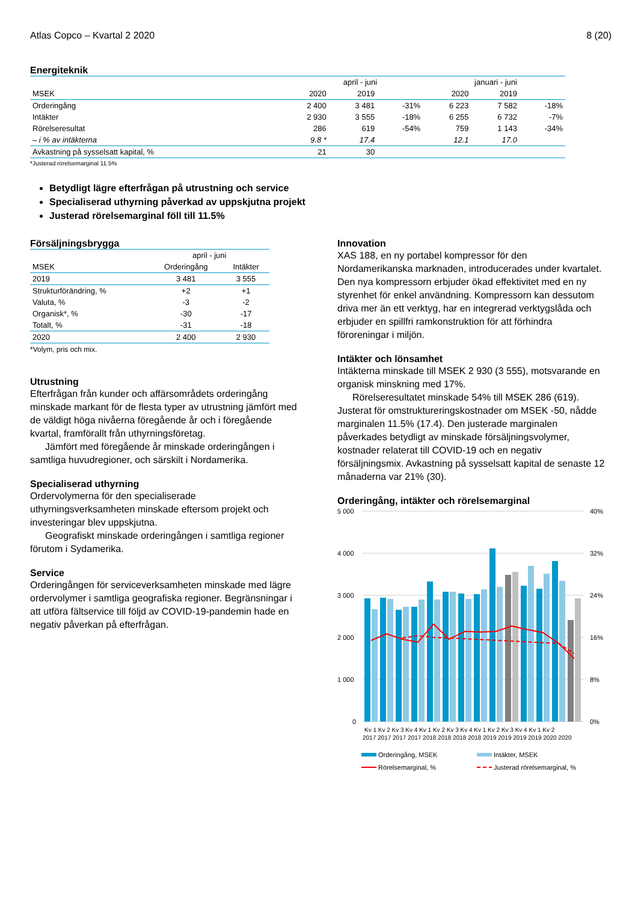Atlas Copco – Kvartal 2 2020 8 (20)
Energiteknik
| | april - juni | | | januari - juni | | |
| MSEK | 2020 | 2019 | | 2020 | 2019 | |
| Orderingång | 2 400 | 3 481 | -31% | 6 223 | 7 582 | -18% |
| Intäkter | 2 930 | 3 555 | -18% | 6 255 | 6 732 | -7% |
| Rörelseresultat | 286 | 619 | -54% | 759 | 1 143 | -34% |
| – i % av intäkterna | 9.8 * | 17.4 | | 12.1 | 17.0 | |
| Avkastning på sysselsatt kapital, % | 21 | 30 | | | | |
*Justerad rörelsemarginal 11.5%
Betydligt lägre efterfrågan på utrustning och service
Specialiserad uthyrning påverkad av uppskjutna projekt
Justerad rörelsemarginal föll till 11.5%
Försäljningsbrygga
| | april - juni | |
| MSEK | Orderingång | Intäkter |
| 2019 | 3 481 | 3 555 |
| Strukturförändring, % | +2 | +1 |
| Valuta, % | -3 | -2 |
| Organisk*, % | -30 | -17 |
| Totalt, % | -31 | -18 |
| 2020 | 2 400 | 2 930 |
*Volym, pris och mix.
Utrustning
Efterfrågan från kunder och affärsområdets orderingång minskade markant för de flesta typer av utrustning jämfört med de väldigt höga nivåerna föregående år och i föregående kvartal, framförallt från uthyrningsföretag.
Jämfört med föregående år minskade orderingången i samtliga huvudregioner, och särskilt i Nordamerika.
Specialiserad uthyrning
Ordervolymerna för den specialiserade uthyrningsverksamheten minskade eftersom projekt och investeringar blev uppskjutna.
Geografiskt minskade orderingången i samtliga regioner förutom i Sydamerika.
Service
Orderingången för serviceverksamheten minskade med lägre ordervolymer i samtliga geografiska regioner. Begränsningar i att utföra fältservice till följd av COVID-19-pandemin hade en negativ påverkan på efterfrågan.
Innovation
XAS 188, en ny portabel kompressor för den Nordamerikanska marknaden, introducerades under kvartalet. Den nya kompressorn erbjuder ökad effektivitet med en ny styrenhet för enkel användning. Kompressorn kan dessutom driva mer än ett verktyg, har en integrerad verktygslåda och erbjuder en spillfri ramkonstruktion för att förhindra föroreningar i miljön.
Intäkter och lönsamhet
Intäkterna minskade till MSEK 2 930 (3 555), motsvarande en organisk minskning med 17%.
Rörelseresultatet minskade 54% till MSEK 286 (619).
Justerat för omstruktureringskostnader om MSEK -50, nådde marginalen 11.5% (17.4). Den justerade marginalen påverkades betydligt av minskade försäljningsvolymer, kostnader relaterat till COVID-19 och en negativ försäljningsmix. Avkastning på sysselsatt kapital de senaste 12 månaderna var 21% (30).
Orderingång, intäkter och rörelsemarginal
5 000
4 000
3 000
2 000
1 000
0
40%
32%
24%
16%
8%
0%
Kv 1 Kv 2 Kv 3 Kv 4 Kv 1 Kv 2 Kv 3 Kv 4 Kv 1 Kv 2 Kv 3 Kv 4 Kv 1 Kv 2
2017 2017 2017 2017 2018 2018 2018 2018 2019 2019 2019 2019 2020 2020
Orderingång, MSEK
Intäkter, MSEK
Rörelsemarginal, %
Justerad rörelsemarginal, %